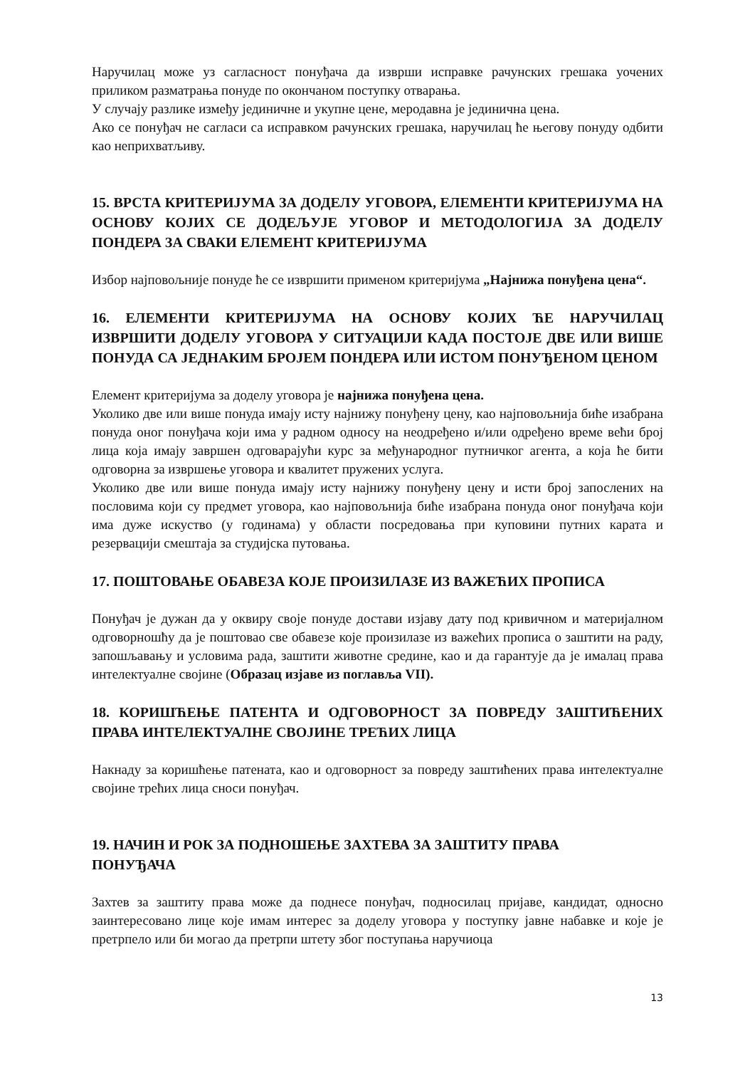Наручилац може уз сагласност понуђача да изврши исправке рачунских грешака уочених приликом разматрања понуде по окончаном поступку отварања.
У случају разлике између јединичне и укупне цене, меродавна је јединична цена.
Ако се понуђач не сагласи са исправком рачунских грешака, наручилац ће његову понуду одбити као неприхватљиву.
15. ВРСТА КРИТЕРИЈУМА ЗА ДОДЕЛУ УГОВОРА, ЕЛЕМЕНТИ КРИТЕРИЈУМА НА ОСНОВУ КОЈИХ СЕ ДОДЕЉУЈЕ УГОВОР И МЕТОДОЛОГИЈА ЗА ДОДЕЛУ ПОНДЕРА ЗА СВАКИ ЕЛЕМЕНТ КРИТЕРИЈУМА
Избор најповољније понуде ће се извршити применом критеријума „Најнижа понуђена цена“.
16. ЕЛЕМЕНТИ КРИТЕРИЈУМА НА ОСНОВУ КОЈИХ ЋЕ НАРУЧИЛАЦ ИЗВРШИТИ ДОДЕЛУ УГОВОРА У СИТУАЦИЈИ КАДА ПОСТОЈЕ ДВЕ ИЛИ ВИШЕ ПОНУДА СА ЈЕДНАКИМ БРОЈЕМ ПОНДЕРА ИЛИ ИСТОМ ПОНУЂЕНОМ ЦЕНОМ
Елемент критеријума за доделу уговора је најнижа понуђена цена.
Уколико две или више понуда имају исту најнижу понуђену цену, као најповољнија биће изабрана понуда оног понуђача који има у радном односу на неодређено и/или одређено време већи број лица која имају завршен одговарајући курс за међународног путничког агента, а која ће бити одговорна за извршење уговора и квалитет пружених услуга.
Уколико две или више понуда имају исту најнижу понуђену цену и исти број запослених на пословима који су предмет уговора, као најповољнија биће изабрана понуда оног понуђача који има дуже искуство (у годинама) у области посредовања при куповини путних карата и резервацији смештаја за студијска путовања.
17. ПОШТОВАЊЕ ОБАВЕЗА КОЈЕ ПРОИЗИЛАЗЕ ИЗ ВАЖЕЋИХ ПРОПИСА
Понуђач је дужан да у оквиру своје понуде достави изјаву дату под кривичном и материјалном одговорношћу да је поштовао све обавезе које произилазе из важећих прописа о заштити на раду, запошљавању и условима рада, заштити животне средине, као и да гарантује да је ималац права интелектуалне својине (Образац изјаве из поглавља VII).
18. КОРИШЋЕЊЕ ПАТЕНТА И ОДГОВОРНОСТ ЗА ПОВРЕДУ ЗАШТИЋЕНИХ ПРАВА ИНТЕЛЕКТУАЛНЕ СВОЈИНЕ ТРЕЋИХ ЛИЦА
Накнаду за коришћење патената, као и одговорност за повреду заштићених права интелектуалне својине трећих лица сноси понуђач.
19. НАЧИН И РОК ЗА ПОДНОШЕЊЕ ЗАХТЕВА ЗА ЗАШТИТУ ПРАВА
ПОНУЂАЧА
Захтев за заштиту права може да поднесе понуђач, подносилац пријаве, кандидат, односно заинтересовано лице које имам интерес за доделу уговора у поступку јавне набавке и које је претрпело или би могао да претрпи штету због поступања наручиоца
13